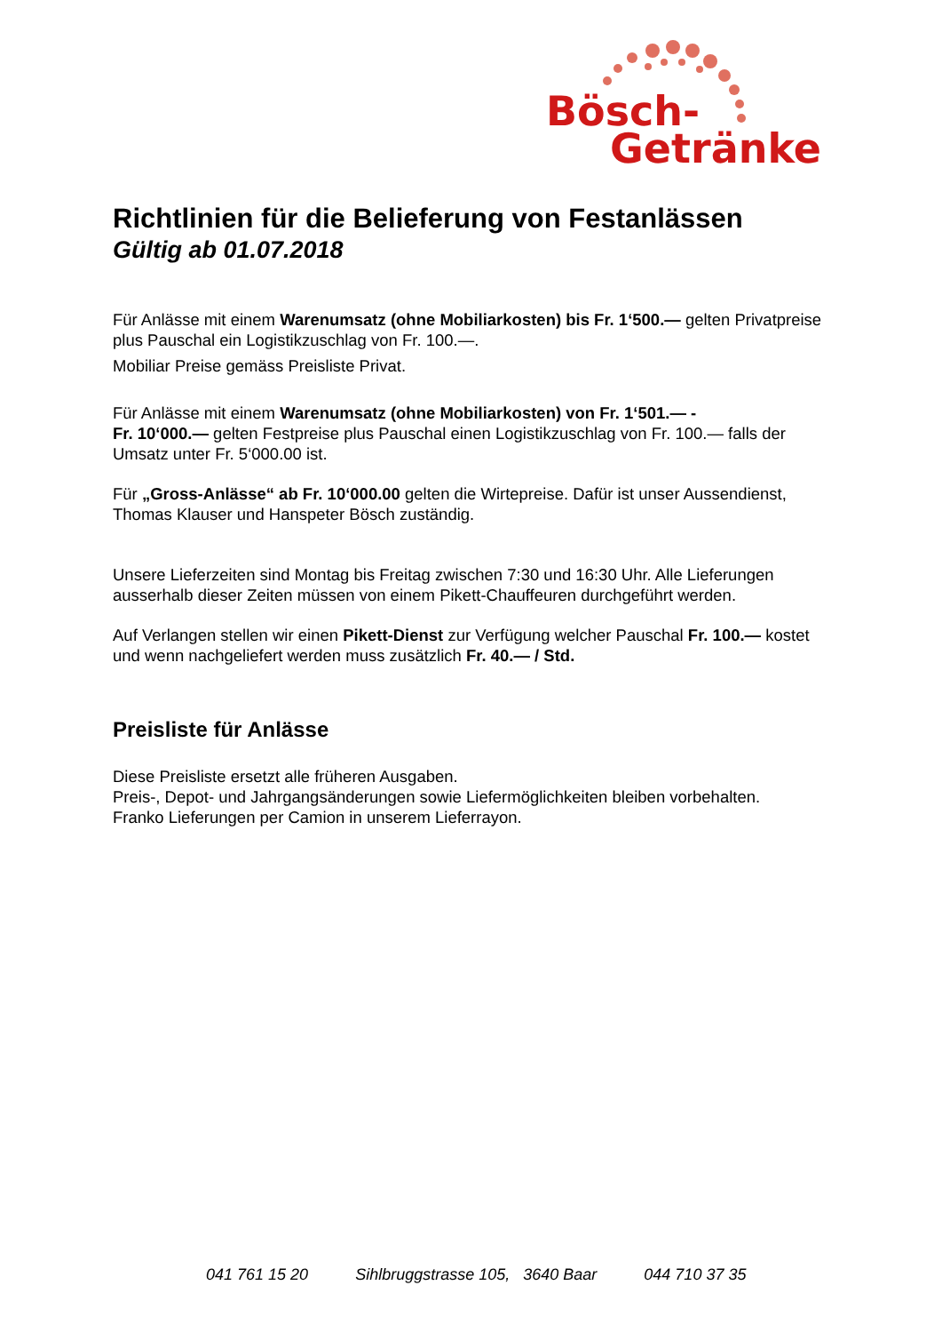Bösch-
Getränke
Richtlinien für die Belieferung von Festanlässen
Gültig ab 01.07.2018
Für Anlässe mit einem Warenumsatz (ohne Mobiliarkosten) bis Fr. 1‘500.— gelten Privatpreise plus Pauschal ein Logistikzuschlag von Fr. 100.—.
Mobiliar Preise gemäss Preisliste Privat.
Für Anlässe mit einem Warenumsatz (ohne Mobiliarkosten) von Fr. 1‘501.— -
Fr. 10‘000.— gelten Festpreise plus Pauschal einen Logistikzuschlag von Fr. 100.— falls der Umsatz unter Fr. 5‘000.00 ist.
Für „Gross-Anlässe“ ab Fr. 10‘000.00 gelten die Wirtepreise. Dafür ist unser Aussendienst, Thomas Klauser und Hanspeter Bösch zuständig.
Unsere Lieferzeiten sind Montag bis Freitag zwischen 7:30 und 16:30 Uhr. Alle Lieferungen ausserhalb dieser Zeiten müssen von einem Pikett-Chauffeuren durchgeführt werden.
Auf Verlangen stellen wir einen Pikett-Dienst zur Verfügung welcher Pauschal Fr. 100.— kostet und wenn nachgeliefert werden muss zusätzlich Fr. 40.— / Std.
Preisliste für Anlässe
Diese Preisliste ersetzt alle früheren Ausgaben.
Preis-, Depot- und Jahrgangsänderungen sowie Liefermöglichkeiten bleiben vorbehalten.
Franko Lieferungen per Camion in unserem Lieferrayon.
041 761 15 20 Sihlbruggstrasse 105, 3640 Baar 044 710 37 35